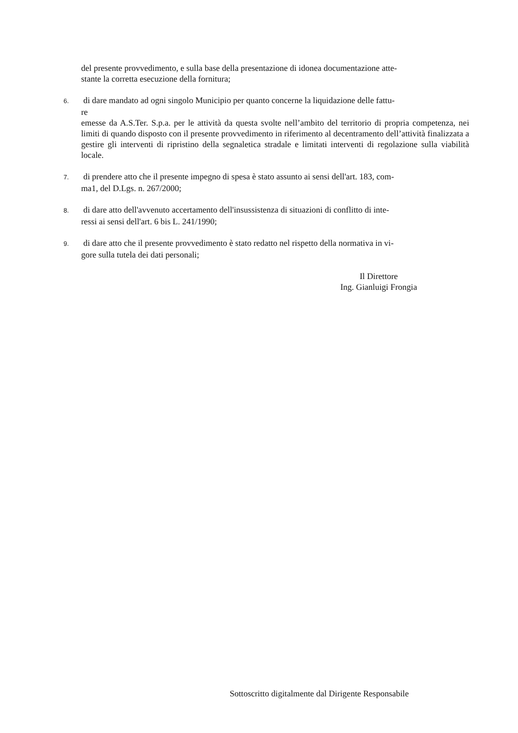del presente provvedimento, e sulla base della presentazione di idonea documentazione atte-
stante la corretta esecuzione della fornitura;
6. di dare mandato ad ogni singolo Municipio per quanto concerne la liquidazione delle fattu-
re
emesse da A.S.Ter. S.p.a. per le attività da questa svolte nell’ambito del territorio di propria competenza, nei limiti di quando disposto con il presente provvedimento in riferimento al decentramento dell’attività finalizzata a gestire gli interventi di ripristino della segnaletica stradale e limitati interventi di regolazione sulla viabilità locale.
7. di prendere atto che il presente impegno di spesa è stato assunto ai sensi dell'art. 183, com-
ma1, del D.Lgs. n. 267/2000;
8. di dare atto dell'avvenuto accertamento dell'insussistenza di situazioni di conflitto di inte-
ressi ai sensi dell'art. 6 bis L. 241/1990;
9. di dare atto che il presente provvedimento è stato redatto nel rispetto della normativa in vi-
gore sulla tutela dei dati personali;
Il Direttore
Ing. Gianluigi Frongia
Sottoscritto digitalmente dal Dirigente Responsabile